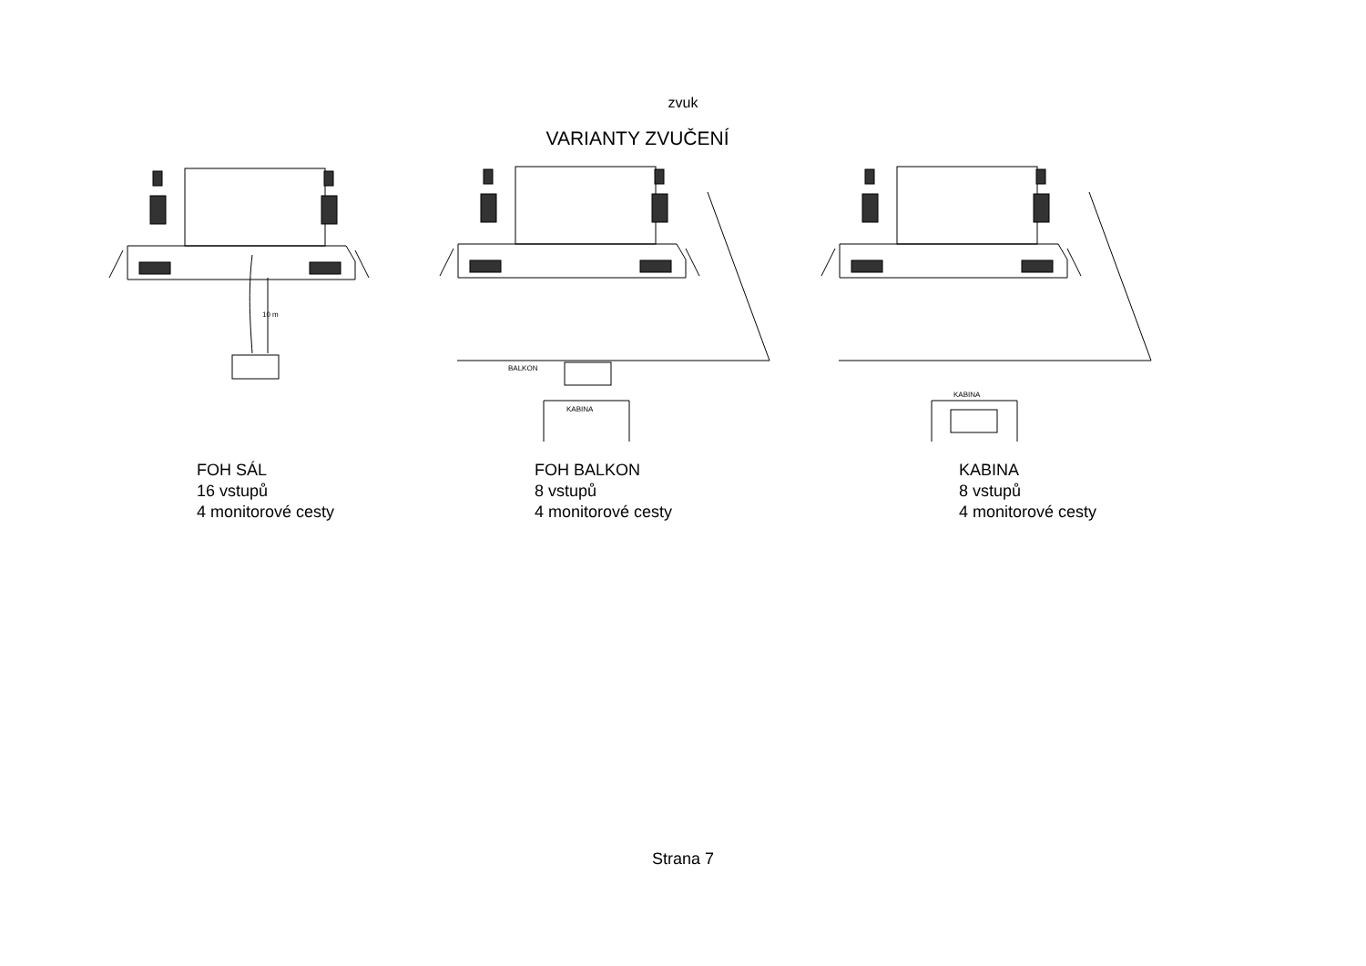zvuk
VARIANTY ZVUČENÍ
10 m
BALKON
KABINA
KABINA
FOH SÁL
16 vstupů
4 monitorové cesty
FOH BALKON
8 vstupů
4 monitorové cesty
KABINA
8 vstupů
4 monitorové cesty
Strana 7